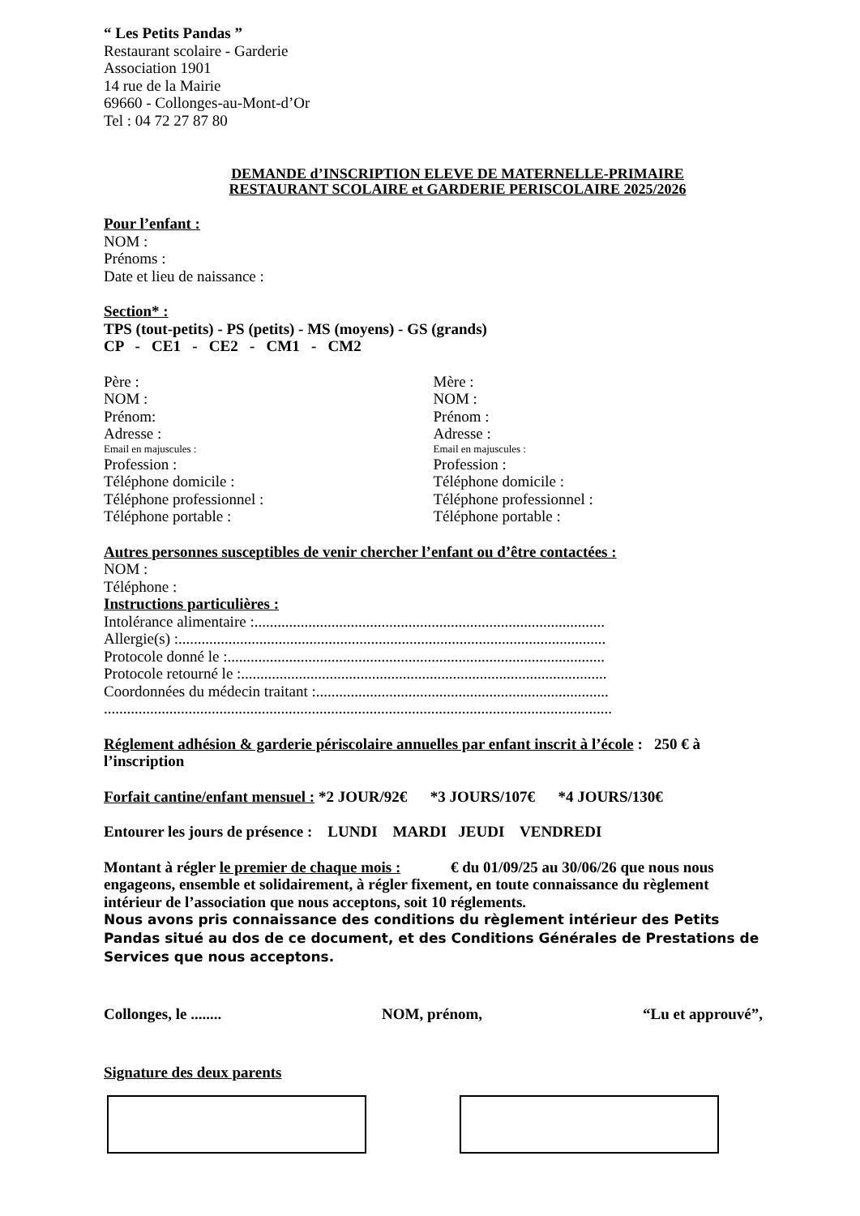“ Les Petits Pandas ”
Restaurant scolaire - Garderie
Association 1901
14 rue de la Mairie
69660 - Collonges-au-Mont-d’Or
Tel : 04 72 27 87 80
DEMANDE d’INSCRIPTION ELEVE DE MATERNELLE-PRIMAIRE
RESTAURANT SCOLAIRE et GARDERIE PERISCOLAIRE 2025/2026
Pour l’enfant :
NOM :
Prénoms :
Date et lieu de naissance :
Section* :
TPS (tout-petits) - PS (petits) - MS (moyens) - GS (grands)
CP - CE1 - CE2 - CM1 - CM2
Père :
NOM :
Prénom:
Adresse :
Email en majuscules :
Profession :
Téléphone domicile :
Téléphone professionnel :
Téléphone portable :
Mère :
NOM :
Prénom :
Adresse :
Email en majuscules :
Profession :
Téléphone domicile :
Téléphone professionnel :
Téléphone portable :
Autres personnes susceptibles de venir chercher l’enfant ou d’être contactées :
NOM :
Téléphone :
Instructions particulières :
Intolérance alimentaire :...........................................................................................
Allergie(s) :...............................................................................................................
Protocole donné le :..................................................................................................
Protocole retourné le :...............................................................................................
Coordonnées du médecin traitant :............................................................................
....................................................................................................................................
Réglement adhésion & garderie périscolaire annuelles par enfant inscrit à l’école : 250 € à l’inscription
Forfait cantine/enfant mensuel : *2 JOUR/92€ *3 JOURS/107€ *4 JOURS/130€
Entourer les jours de présence : LUNDI MARDI JEUDI VENDREDI
Montant à régler le premier de chaque mois : € du 01/09/25 au 30/06/26 que nous nous engageons, ensemble et solidairement, à régler fixement, en toute connaissance du règlement intérieur de l’association que nous acceptons, soit 10 réglements.
Nous avons pris connaissance des conditions du règlement intérieur des Petits Pandas situé au dos de ce document, et des Conditions Générales de Prestations de Services que nous acceptons.
Collonges, le ........ NOM, prénom, “Lu et approuvé”,
Signature des deux parents